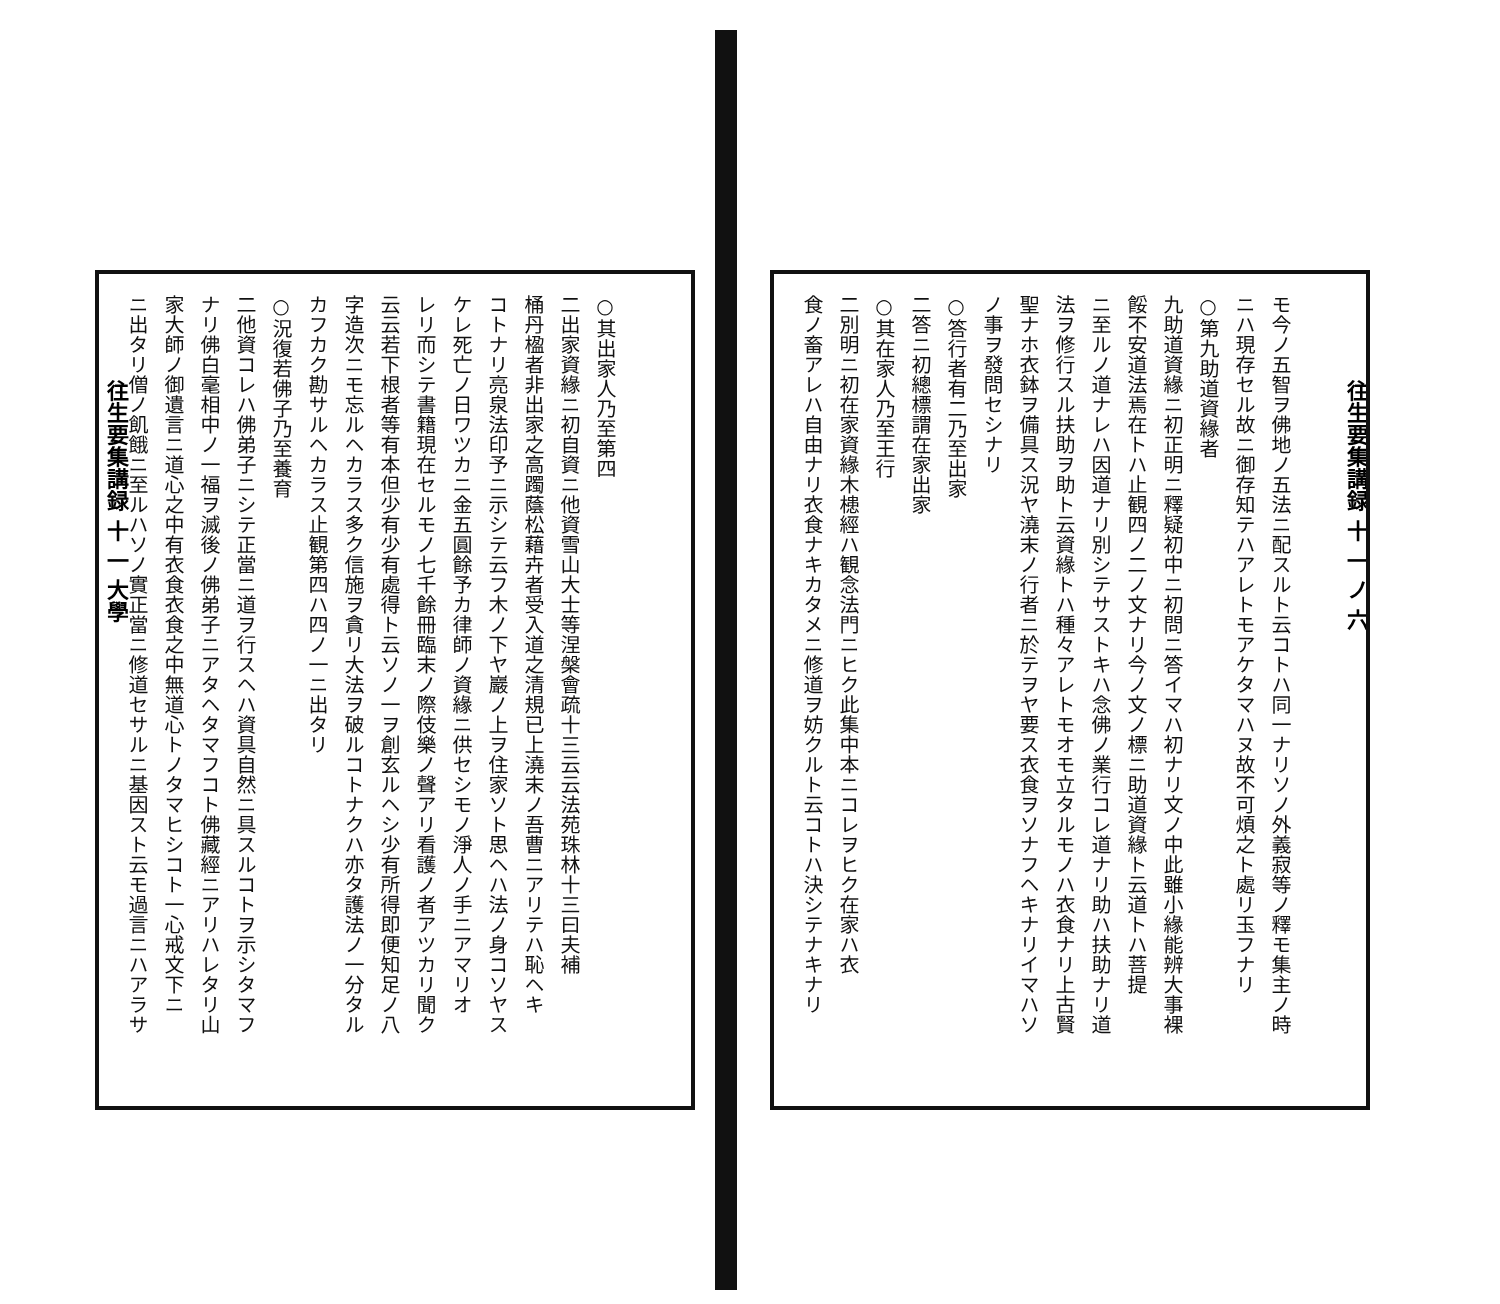往生要集講録 十 一 ノ 六
モ今ノ五智ヲ佛地ノ五法ニ配スルト云コトハ同一ナリソノ外義寂等ノ釋モ集主ノ時
ニハ現存セル故ニ御存知テハアレトモアケタマハヌ故不可煩之ト處リ玉フナリ
○第九助道資緣者
九助道資緣ニ初正明ニ釋疑初中ニ初問ニ答イマハ初ナリ文ノ中此雖小緣能辨大事裸
餒不安道法焉在トハ止観四ノ二ノ文ナリ今ノ文ノ標ニ助道資緣ト云道トハ菩提
ニ至ルノ道ナレハ因道ナリ別シテサストキハ念佛ノ業行コレ道ナリ助ハ扶助ナリ道
法ヲ修行スル扶助ヲ助ト云資緣トハ種々アレトモオモ立タルモノハ衣食ナリ上古賢
聖ナホ衣鉢ヲ備具ス況ヤ澆末ノ行者ニ於テヲヤ要ス衣食ヲソナフヘキナリイマハソ
ノ事ヲ發問セシナリ
○答行者有二乃至出家
二答ニ初總標謂在家出家
○其在家人乃至王行
二別明ニ初在家資緣木槵經ハ観念法門ニヒク此集中本ニコレヲヒク在家ハ衣
食ノ畜アレハ自由ナリ衣食ナキカタメニ修道ヲ妨クルト云コトハ決シテナキナリ
往生要集講録 十 一 大學
○其出家人乃至第四
二出家資緣ニ初自資ニ他資雪山大士等涅槃會疏十三云云法苑珠林十三曰夫補
桶丹楹者非出家之高躅蔭松藉卉者受入道之清規已上澆末ノ吾曹ニアリテハ恥ヘキ
コトナリ亮泉法印予ニ示シテ云フ木ノ下ヤ巖ノ上ヲ住家ソト思ヘハ法ノ身コソヤス
ケレ死亡ノ日ワツカニ金五圓餘予カ律師ノ資緣ニ供セシモノ淨人ノ手ニアマリオ
レリ而シテ書籍現在セルモノ七千餘冊臨末ノ際伎樂ノ聲アリ看護ノ者アツカリ聞ク
云云若下根者等有本但少有少有處得ト云ソノ一ヲ創玄ルヘシ少有所得即便知足ノ八
字造次ニモ忘ルヘカラス多ク信施ヲ貪リ大法ヲ破ルコトナクハ亦タ護法ノ一分タル
カフカク勘サルヘカラス止観第四ハ四ノ一ニ出タリ
○況復若佛子乃至養育
二他資コレハ佛弟子ニシテ正當ニ道ヲ行スヘハ資具自然ニ具スルコトヲ示シタマフ
ナリ佛白毫相中ノ一福ヲ滅後ノ佛弟子ニアタヘタマフコト佛藏經ニアリハレタリ山
家大師ノ御遺言ニ道心之中有衣食衣食之中無道心トノタマヒシコト一心戒文下ニ
ニ出タリ僧ノ飢餓ニ至ルハソノ實正當ニ修道セサルニ基因スト云モ過言ニハアラサ